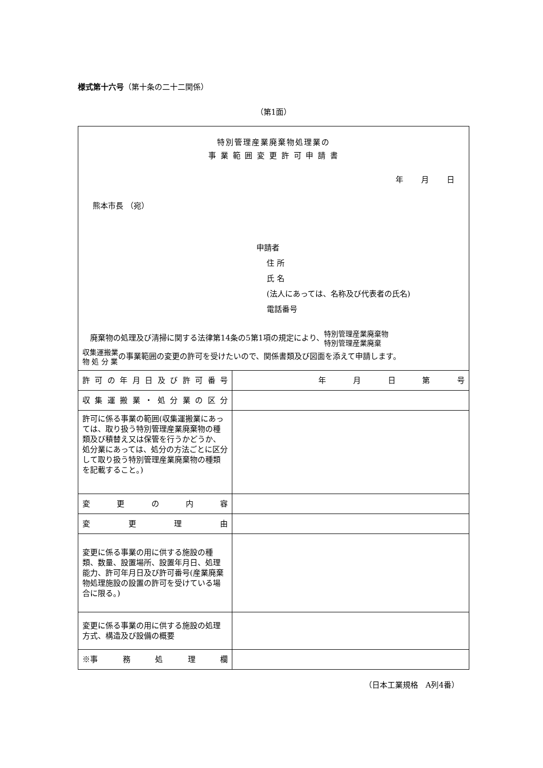様式第十六号（第十条の二十二関係）
（第1面）
特別管理産業廃棄物処理業の
事 業 範 囲 変 更 許 可 申 請 書
年 月 日
熊本市長 （宛）
申請者
住 所
氏 名
(法人にあっては、名称及び代表者の氏名)
電話番号
　廃棄物の処理及び清掃に関する法律第14条の5第1項の規定により、特別管理産業廃棄物
特別管理産業廃棄
収集運搬業
物 処 分 業の事業範囲の変更の許可を受けたいので、関係書類及び図面を添えて申請します。
| 許 可 の 年 月 日 及 び 許 可 番 号 | 年 月 日 第 号 |
| 収 集 運 搬 業 ・ 処 分 業 の 区 分 | |
| 許可に係る事業の範囲(収集運搬業にあっては、取り扱う特別管理産業廃棄物の種類及び積替え又は保管を行うかどうか、処分業にあっては、処分の方法ごとに区分して取り扱う特別管理産業廃棄物の種類を記載すること。) | |
| 変 更 の 内 容 | |
| 変 更 理 由 | |
| 変更に係る事業の用に供する施設の種類、数量、設置場所、設置年月日、処理能力、許可年月日及び許可番号(産業廃棄物処理施設の設置の許可を受けている場合に限る。) | |
| 変更に係る事業の用に供する施設の処理方式、構造及び設備の概要 | |
| ※事 務 処 理 欄 | |
（日本工業規格　A列4番）